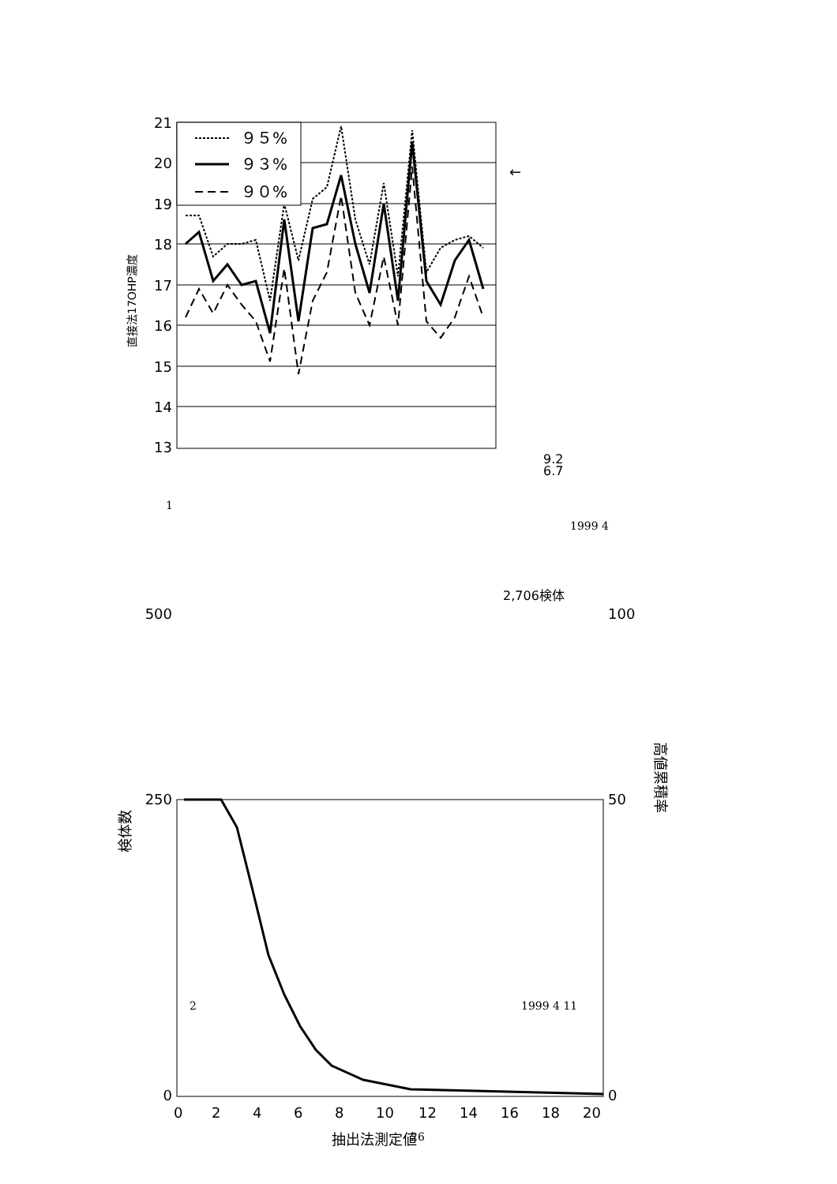９５%
９３%
９０%
21
20
19
18
17
16
15
14
13
直接法17OHP濃度
9.2
6.7
2,706検体
←
500
250
0
100
50
0
0
2
4
6
8
10
12
14
16
18
20
抽出法測定値
検体数
高値累積率
1
1999 4
2 1999 4 11
26